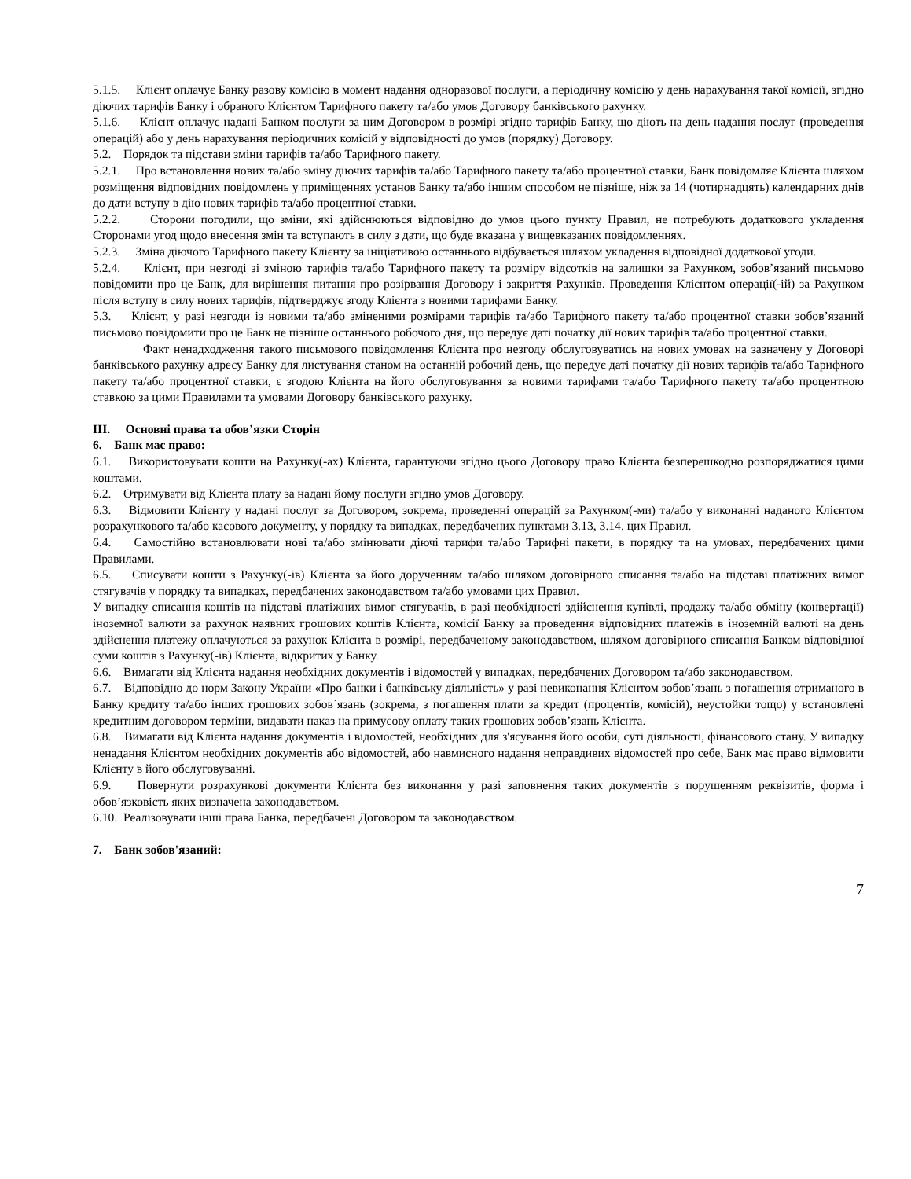5.1.5. Клієнт оплачує Банку разову комісію в момент надання одноразової послуги, а періодичну комісію у день нарахування такої комісії, згідно діючих тарифів Банку і обраного Клієнтом Тарифного пакету та/або умов Договору банківського рахунку.
5.1.6. Клієнт оплачує надані Банком послуги за цим Договором в розмірі згідно тарифів Банку, що діють на день надання послуг (проведення операцій) або у день нарахування періодичних комісій у відповідності до умов (порядку) Договору.
5.2. Порядок та підстави зміни тарифів та/або Тарифного пакету.
5.2.1. Про встановлення нових та/або зміну діючих тарифів та/або Тарифного пакету та/або процентної ставки, Банк повідомляє Клієнта шляхом розміщення відповідних повідомлень у приміщеннях установ Банку та/або іншим способом не пізніше, ніж за 14 (чотирнадцять) календарних днів до дати вступу в дію нових тарифів та/або процентної ставки.
5.2.2. Сторони погодили, що зміни, які здійснюються відповідно до умов цього пункту Правил, не потребують додаткового укладення Сторонами угод щодо внесення змін та вступають в силу з дати, що буде вказана у вищевказаних повідомленнях.
5.2.3. Зміна діючого Тарифного пакету Клієнту за ініціативою останнього відбувається шляхом укладення відповідної додаткової угоди.
5.2.4. Клієнт, при незгоді зі зміною тарифів та/або Тарифного пакету та розміру відсотків на залишки за Рахунком, зобов’язаний письмово повідомити про це Банк, для вирішення питання про розірвання Договору і закриття Рахунків. Проведення Клієнтом операції(-ій) за Рахунком після вступу в силу нових тарифів, підтверджує згоду Клієнта з новими тарифами Банку.
5.3. Клієнт, у разі незгоди із новими та/або зміненими розмірами тарифів та/або Тарифного пакету та/або процентної ставки зобов’язаний письмово повідомити про це Банк не пізніше останнього робочого дня, що передує даті початку дії нових тарифів та/або процентної ставки.
Факт ненадходження такого письмового повідомлення Клієнта про незгоду обслуговуватись на нових умовах на зазначену у Договорі банківського рахунку адресу Банку для листування станом на останній робочий день, що передує даті початку дії нових тарифів та/або Тарифного пакету та/або процентної ставки, є згодою Клієнта на його обслуговування за новими тарифами та/або Тарифного пакету та/або процентною ставкою за цими Правилами та умовами Договору банківського рахунку.
III. Основні права та обов’язки Сторін
6. Банк має право:
6.1. Використовувати кошти на Рахунку(-ах) Клієнта, гарантуючи згідно цього Договору право Клієнта безперешкодно розпоряджатися цими коштами.
6.2. Отримувати від Клієнта плату за надані йому послуги згідно умов Договору.
6.3. Відмовити Клієнту у надані послуг за Договором, зокрема, проведенні операцій за Рахунком(-ми) та/або у виконанні наданого Клієнтом розрахункового та/або касового документу, у порядку та випадках, передбачених пунктами 3.13, 3.14. цих Правил.
6.4. Самостійно встановлювати нові та/або змінювати діючі тарифи та/або Тарифні пакети, в порядку та на умовах, передбачених цими Правилами.
6.5. Списувати кошти з Рахунку(-ів) Клієнта за його дорученням та/або шляхом договірного списання та/або на підставі платіжних вимог стягувачів у порядку та випадках, передбачених законодавством та/або умовами цих Правил.
У випадку списання коштів на підставі платіжних вимог стягувачів, в разі необхідності здійснення купівлі, продажу та/або обміну (конвертації) іноземної валюти за рахунок наявних грошових коштів Клієнта, комісії Банку за проведення відповідних платежів в іноземній валюті на день здійснення платежу оплачуються за рахунок Клієнта в розмірі, передбаченому законодавством, шляхом договірного списання Банком відповідної суми коштів з Рахунку(-ів) Клієнта, відкритих у Банку.
6.6. Вимагати від Клієнта надання необхідних документів і відомостей у випадках, передбачених Договором та/або законодавством.
6.7. Відповідно до норм Закону України «Про банки і банківську діяльність» у разі невиконання Клієнтом зобов’язань з погашення отриманого в Банку кредиту та/або інших грошових зобов`язань (зокрема, з погашення плати за кредит (процентів, комісій), неустойки тощо) у встановлені кредитним договором терміни, видавати наказ на примусову оплату таких грошових зобов’язань Клієнта.
6.8. Вимагати від Клієнта надання документів і відомостей, необхідних для з'ясування його особи, суті діяльності, фінансового стану. У випадку ненадання Клієнтом необхідних документів або відомостей, або навмисного надання неправдивих відомостей про себе, Банк має право відмовити Клієнту в його обслуговуванні.
6.9. Повернути розрахункові документи Клієнта без виконання у разі заповнення таких документів з порушенням реквізитів, форма і обов’язковість яких визначена законодавством.
6.10. Реалізовувати інші права Банка, передбачені Договором та законодавством.
7. Банк зобов'язаний:
7